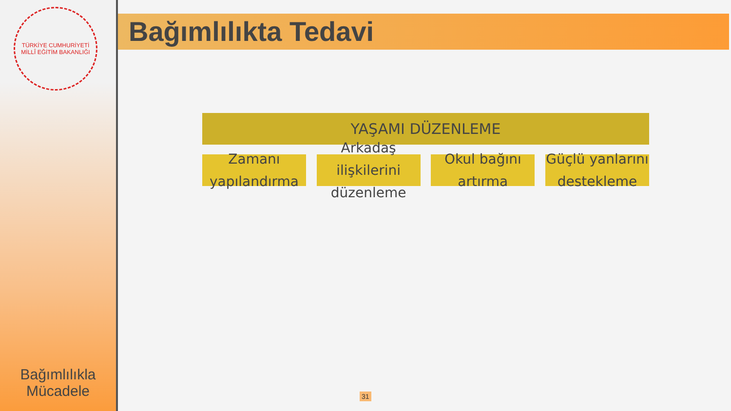TÜRKİYE CUMHURİYETİ MİLLÎ EĞİTİM BAKANLIĞI
Bağımlılıkla
Mücadele
Bağımlılıkta Tedavi
YAŞAMI DÜZENLEME
Zamanı yapılandırma
Arkadaş ilişkilerini düzenleme
Okul bağını artırma
Güçlü yanlarını destekleme
31